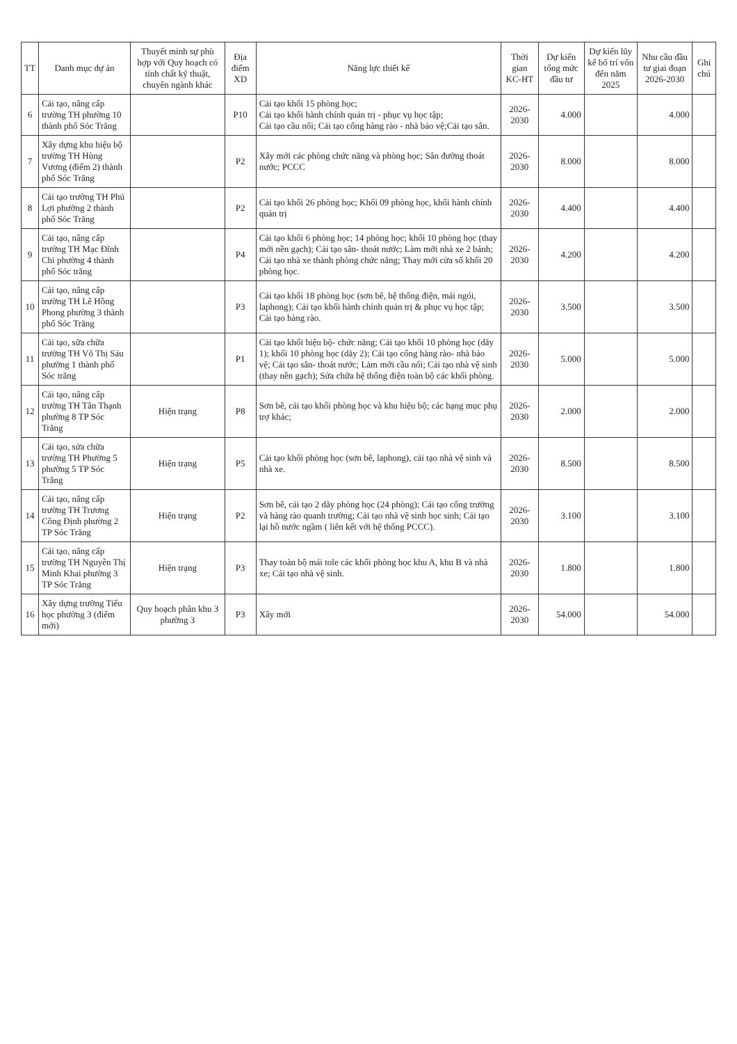| TT | Danh mục dự án | Thuyết minh sự phù hợp với Quy hoạch có tính chất kỹ thuật, chuyên ngành khác | Địa điểm XD | Năng lực thiết kế | Thời gian KC-HT | Dự kiến tổng mức đầu tư | Dự kiến lũy kế bố trí vốn đến năm 2025 | Nhu cầu đầu tư giai đoạn 2026-2030 | Ghi chú |
| --- | --- | --- | --- | --- | --- | --- | --- | --- | --- |
| 6 | Cải tạo, nâng cấp trường TH phường 10 thành phố Sóc Trăng | | P10 | Cải tạo khối 15 phòng học; Cải tạo khối hành chính quản trị - phục vụ học tập; Cải tạo cầu nối; Cải tạo cổng hàng rào - nhà bảo vệ;Cải tạo sân. | 2026-2030 | 4.000 | | 4.000 | |
| 7 | Xây dựng khu hiệu bộ trường TH Hùng Vương (điểm 2) thành phố Sóc Trăng | | P2 | Xây mới các phòng chức năng và phòng học; Sân đường thoát nước; PCCC | 2026-2030 | 8.000 | | 8.000 | |
| 8 | Cải tạo trường TH Phú Lợi phường 2 thành phố Sóc Trăng | | P2 | Cải tạo khối 26 phòng học; Khối 09 phòng học, khối hành chính quản trị | 2026-2030 | 4.400 | | 4.400 | |
| 9 | Cải tạo, nâng cấp trường TH Mạc Đĩnh Chi phường 4 thành phố Sóc trăng | | P4 | Cải tạo khối 6 phòng học; 14 phòng học; khối 10 phòng học (thay mới nền gạch); Cải tạo sân- thoát nước; Làm mới nhà xe 2 bánh; Cải tạo nhà xe thành phòng chức năng; Thay mới cửa số khối 20 phòng học. | 2026-2030 | 4.200 | | 4.200 | |
| 10 | Cải tạo, nâng cấp trường TH Lê Hồng Phong phường 3 thành phố Sóc Trăng | | P3 | Cải tạo khối 18 phòng học (sơn bê, hệ thống điện, mái ngói, laphong); Cải tạo khối hành chính quản trị & phục vụ học tập; Cải tạo hàng rào. | 2026-2030 | 3.500 | | 3.500 | |
| 11 | Cải tạo, sữa chữa trường TH Võ Thị Sáu phường 1 thành phố Sóc trăng | | P1 | Cải tạo khối hiệu bộ- chức năng; Cải tạo khối 10 phòng học (dãy 1); khối 10 phòng học (dãy 2); Cải tạo cổng hàng rào- nhà bảo vệ; Cải tạo sân- thoát nước; Làm mới cầu nối; Cải tạo nhà vệ sinh (thay nền gạch); Sửa chữa hệ thống điện toàn bộ các khối phòng. | 2026-2030 | 5.000 | | 5.000 | |
| 12 | Cải tạo, nâng cấp trường TH Tân Thạnh phường 8 TP Sóc Trăng | Hiện trạng | P8 | Sơn bê, cải tạo khối phòng học và khu hiệu bộ; các hạng mục phụ trợ khác; | 2026-2030 | 2.000 | | 2.000 | |
| 13 | Cải tạo, sửa chữa trường TH Phường 5 phường 5 TP Sóc Trăng | Hiện trạng | P5 | Cải tạo khối phòng học (sơn bê, laphong), cải tạo nhà vệ sinh và nhà xe. | 2026-2030 | 8.500 | | 8.500 | |
| 14 | Cải tạo, nâng cấp trường TH Trương Công Định phường 2 TP Sóc Trăng | Hiện trạng | P2 | Sơn bê, cải tạo 2 dãy phòng học (24 phòng); Cải tạo cổng trường và hàng rào quanh trường; Cải tạo nhà vệ sinh học sinh; Cải tạo lại hồ nước ngầm ( liên kết với hệ thống PCCC). | 2026-2030 | 3.100 | | 3.100 | |
| 15 | Cải tạo, nâng cấp trường TH Nguyễn Thị Minh Khai phường 3 TP Sóc Trăng | Hiện trạng | P3 | Thay toàn bộ mái tole các khối phòng học khu A, khu B và nhà xe; Cải tạo nhà vệ sinh. | 2026-2030 | 1.800 | | 1.800 | |
| 16 | Xây dựng trường Tiểu học phường 3 (điểm mới) | Quy hoạch phân khu 3 phường 3 | P3 | Xây mới | 2026-2030 | 54.000 | | 54.000 | |